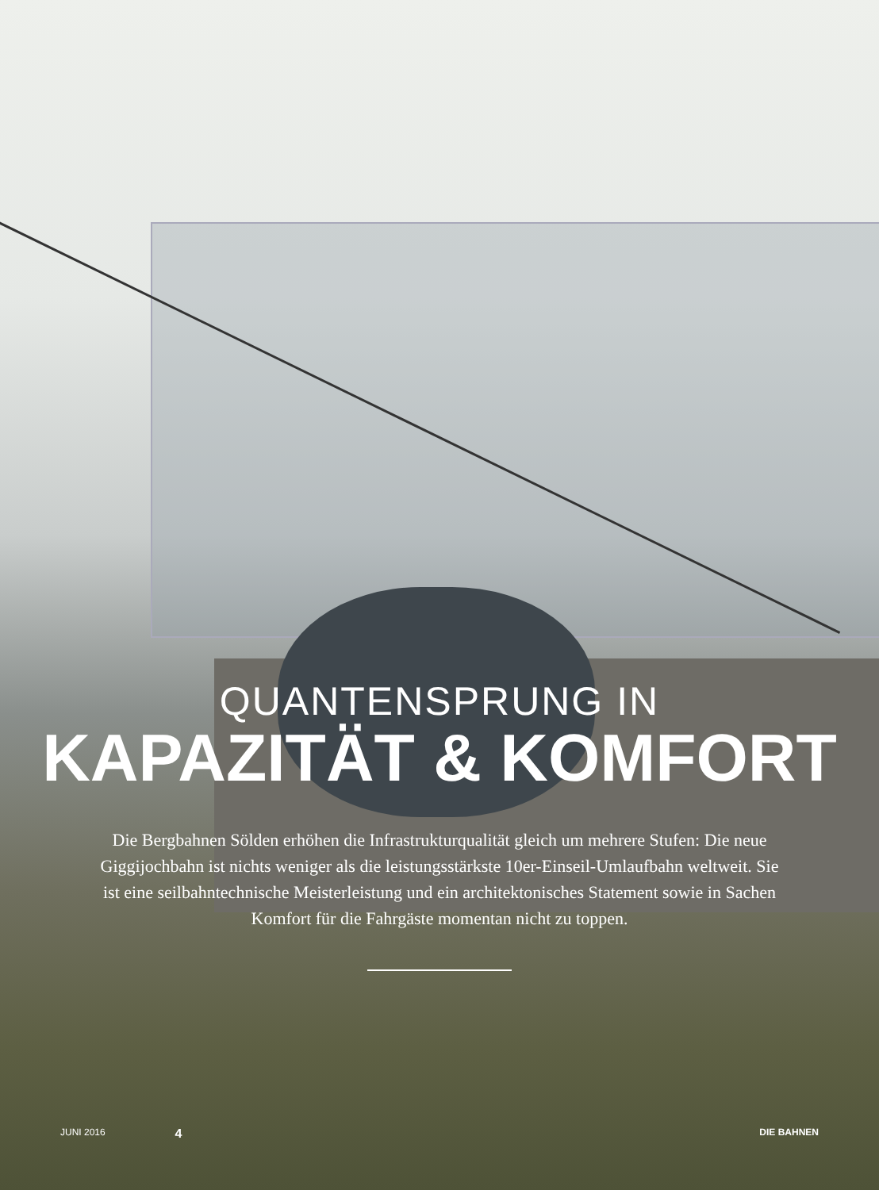QUANTENSPRUNG IN
KAPAZITÄT & KOMFORT
Die Bergbahnen Sölden erhöhen die Infrastrukturqualität gleich um mehrere Stufen: Die neue Giggijochbahn ist nichts weniger als die leistungsstärkste 10er-Einseil-Umlaufbahn weltweit. Sie ist eine seilbahntechnische Meisterleistung und ein architektonisches Statement sowie in Sachen Komfort für die Fahrgäste momentan nicht zu toppen.
JUNI 2016 4 DIE BAHNEN